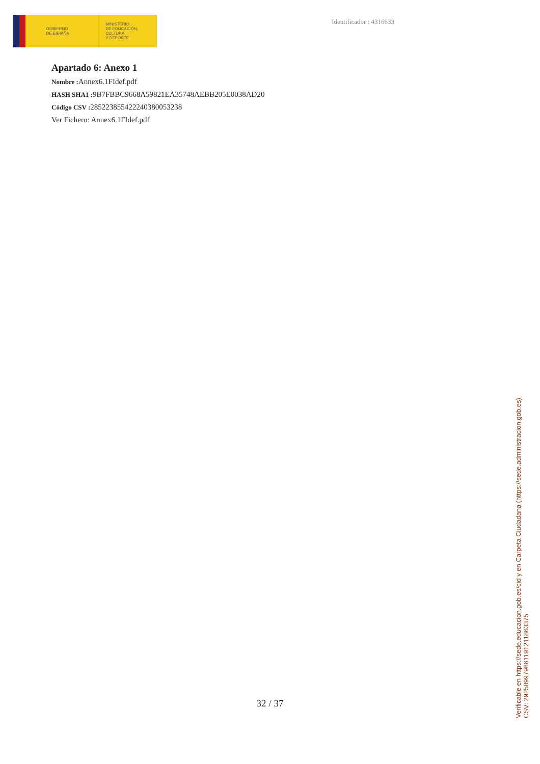GOBIERNO
DE ESPAÑA
MINISTERIO
DE EDUCACIÓN, CULTURA
Y DEPORTE
Identificador : 4316633
Apartado 6: Anexo 1
Nombre : Annex6.1FIdef.pdf
HASH SHA1 : 9B7FBBC9668A59821EA35748AEBB205E0038AD20
Código CSV : 285223855422240380053238
Ver Fichero: Annex6.1FIdef.pdf
32 / 37
Verificable en https://sede.educacion.gob.es/cid y en Carpeta Ciudadana (https://sede.administracion.gob.es)
CSV: 292589979661191211863375